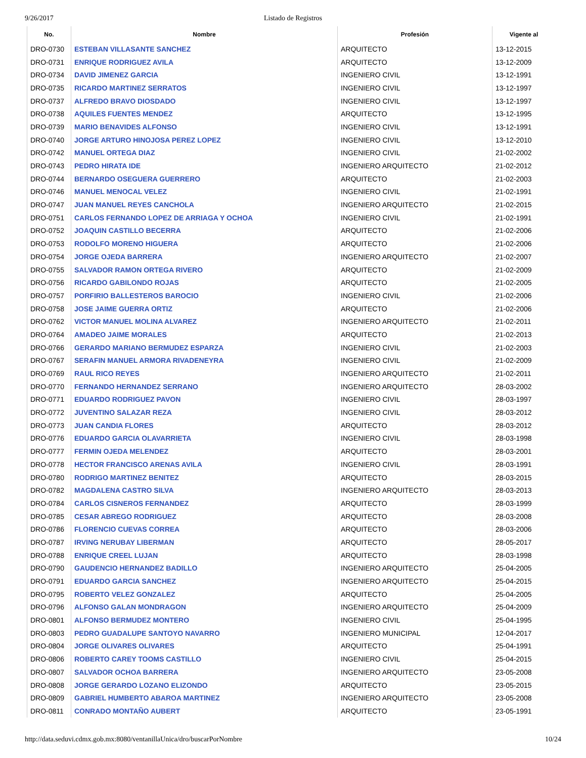9/26/2017 Listado de Registros
| No. | Nombre | Profesión | Vigente al |
| --- | --- | --- | --- |
| DRO-0730 | ESTEBAN VILLASANTE SANCHEZ | ARQUITECTO | 13-12-2015 |
| DRO-0731 | ENRIQUE RODRIGUEZ AVILA | ARQUITECTO | 13-12-2009 |
| DRO-0734 | DAVID JIMENEZ GARCIA | INGENIERO CIVIL | 13-12-1991 |
| DRO-0735 | RICARDO MARTINEZ SERRATOS | INGENIERO CIVIL | 13-12-1997 |
| DRO-0737 | ALFREDO BRAVO DIOSDADO | INGENIERO CIVIL | 13-12-1997 |
| DRO-0738 | AQUILES FUENTES MENDEZ | ARQUITECTO | 13-12-1995 |
| DRO-0739 | MARIO BENAVIDES ALFONSO | INGENIERO CIVIL | 13-12-1991 |
| DRO-0740 | JORGE ARTURO HINOJOSA PEREZ LOPEZ | INGENIERO CIVIL | 13-12-2010 |
| DRO-0742 | MANUEL ORTEGA DIAZ | INGENIERO CIVIL | 21-02-2002 |
| DRO-0743 | PEDRO HIRATA IDE | INGENIERO ARQUITECTO | 21-02-2012 |
| DRO-0744 | BERNARDO OSEGUERA GUERRERO | ARQUITECTO | 21-02-2003 |
| DRO-0746 | MANUEL MENOCAL VELEZ | INGENIERO CIVIL | 21-02-1991 |
| DRO-0747 | JUAN MANUEL REYES CANCHOLA | INGENIERO ARQUITECTO | 21-02-2015 |
| DRO-0751 | CARLOS FERNANDO LOPEZ DE ARRIAGA Y OCHOA | INGENIERO CIVIL | 21-02-1991 |
| DRO-0752 | JOAQUIN CASTILLO BECERRA | ARQUITECTO | 21-02-2006 |
| DRO-0753 | RODOLFO MORENO HIGUERA | ARQUITECTO | 21-02-2006 |
| DRO-0754 | JORGE OJEDA BARRERA | INGENIERO ARQUITECTO | 21-02-2007 |
| DRO-0755 | SALVADOR RAMON ORTEGA RIVERO | ARQUITECTO | 21-02-2009 |
| DRO-0756 | RICARDO GABILONDO ROJAS | ARQUITECTO | 21-02-2005 |
| DRO-0757 | PORFIRIO BALLESTEROS BAROCIO | INGENIERO CIVIL | 21-02-2006 |
| DRO-0758 | JOSE JAIME GUERRA ORTIZ | ARQUITECTO | 21-02-2006 |
| DRO-0762 | VICTOR MANUEL MOLINA ALVAREZ | INGENIERO ARQUITECTO | 21-02-2011 |
| DRO-0764 | AMADEO JAIME MORALES | ARQUITECTO | 21-02-2013 |
| DRO-0766 | GERARDO MARIANO BERMUDEZ ESPARZA | INGENIERO CIVIL | 21-02-2003 |
| DRO-0767 | SERAFIN MANUEL ARMORA RIVADENEYRA | INGENIERO CIVIL | 21-02-2009 |
| DRO-0769 | RAUL RICO REYES | INGENIERO ARQUITECTO | 21-02-2011 |
| DRO-0770 | FERNANDO HERNANDEZ SERRANO | INGENIERO ARQUITECTO | 28-03-2002 |
| DRO-0771 | EDUARDO RODRIGUEZ PAVON | INGENIERO CIVIL | 28-03-1997 |
| DRO-0772 | JUVENTINO SALAZAR REZA | INGENIERO CIVIL | 28-03-2012 |
| DRO-0773 | JUAN CANDIA FLORES | ARQUITECTO | 28-03-2012 |
| DRO-0776 | EDUARDO GARCIA OLAVARRIETA | INGENIERO CIVIL | 28-03-1998 |
| DRO-0777 | FERMIN OJEDA MELENDEZ | ARQUITECTO | 28-03-2001 |
| DRO-0778 | HECTOR FRANCISCO ARENAS AVILA | INGENIERO CIVIL | 28-03-1991 |
| DRO-0780 | RODRIGO MARTINEZ BENITEZ | ARQUITECTO | 28-03-2015 |
| DRO-0782 | MAGDALENA CASTRO SILVA | INGENIERO ARQUITECTO | 28-03-2013 |
| DRO-0784 | CARLOS CISNEROS FERNANDEZ | ARQUITECTO | 28-03-1999 |
| DRO-0785 | CESAR ABREGO RODRIGUEZ | ARQUITECTO | 28-03-2008 |
| DRO-0786 | FLORENCIO CUEVAS CORREA | ARQUITECTO | 28-03-2006 |
| DRO-0787 | IRVING NERUBAY LIBERMAN | ARQUITECTO | 28-05-2017 |
| DRO-0788 | ENRIQUE CREEL LUJAN | ARQUITECTO | 28-03-1998 |
| DRO-0790 | GAUDENCIO HERNANDEZ BADILLO | INGENIERO ARQUITECTO | 25-04-2005 |
| DRO-0791 | EDUARDO GARCIA SANCHEZ | INGENIERO ARQUITECTO | 25-04-2015 |
| DRO-0795 | ROBERTO VELEZ GONZALEZ | ARQUITECTO | 25-04-2005 |
| DRO-0796 | ALFONSO GALAN MONDRAGON | INGENIERO ARQUITECTO | 25-04-2009 |
| DRO-0801 | ALFONSO BERMUDEZ MONTERO | INGENIERO CIVIL | 25-04-1995 |
| DRO-0803 | PEDRO GUADALUPE SANTOYO NAVARRO | INGENIERO MUNICIPAL | 12-04-2017 |
| DRO-0804 | JORGE OLIVARES OLIVARES | ARQUITECTO | 25-04-1991 |
| DRO-0806 | ROBERTO CAREY TOOMS CASTILLO | INGENIERO CIVIL | 25-04-2015 |
| DRO-0807 | SALVADOR OCHOA BARRERA | INGENIERO ARQUITECTO | 23-05-2008 |
| DRO-0808 | JORGE GERARDO LOZANO ELIZONDO | ARQUITECTO | 23-05-2015 |
| DRO-0809 | GABRIEL HUMBERTO ABAROA MARTINEZ | INGENIERO ARQUITECTO | 23-05-2008 |
| DRO-0811 | CONRADO MONTAÑO AUBERT | ARQUITECTO | 23-05-1991 |
http://data.seduvi.cdmx.gob.mx:8080/ventanillaUnica/dro/buscarPorNombre 10/24